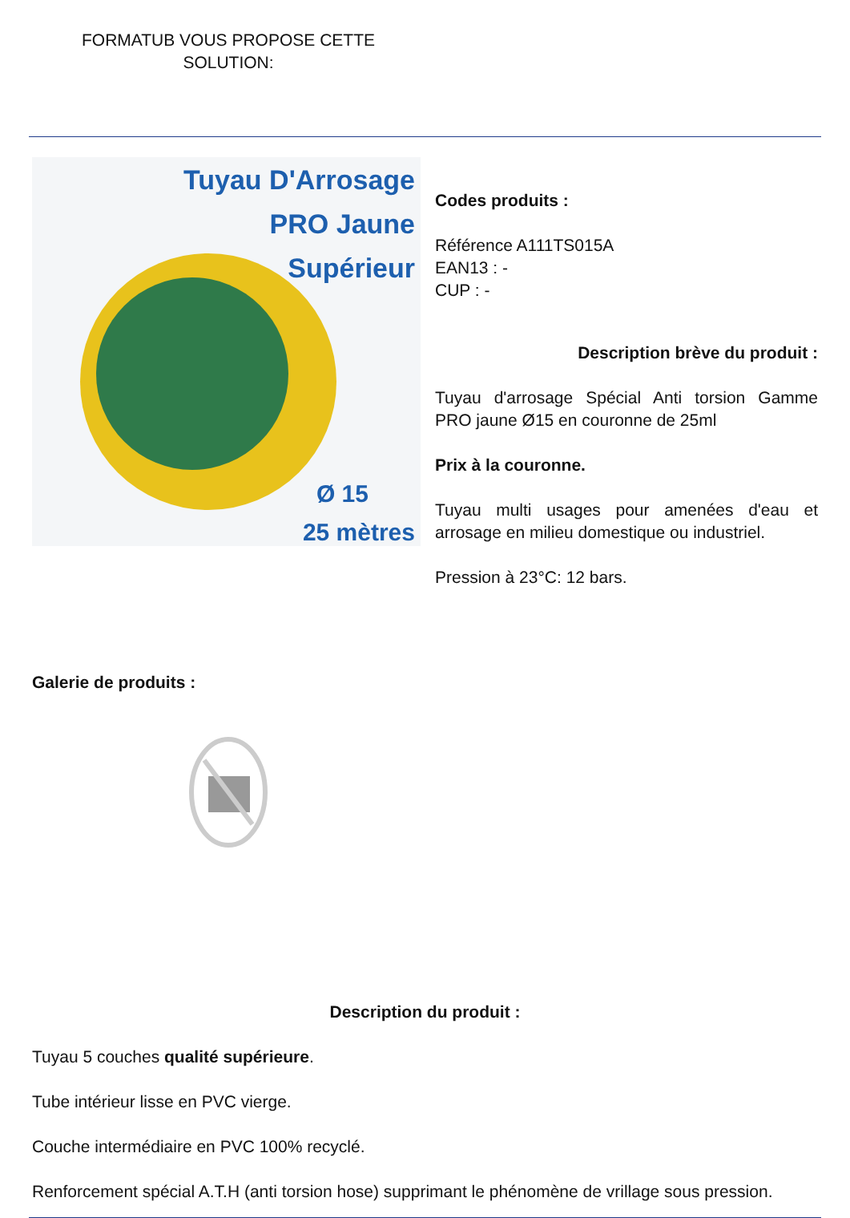FORMATUB VOUS PROPOSE CETTE SOLUTION:
Tuyau D'Arrosage
PRO Jaune
Supérieur
Ø 15
25 mètres
Codes produits :
Référence A111TS015A
EAN13 : -
CUP : -
Description brève du produit :
Tuyau d'arrosage Spécial Anti torsion Gamme PRO jaune Ø15 en couronne de 25ml
Prix à la couronne.
Tuyau multi usages pour amenées d'eau et arrosage en milieu domestique ou industriel.
Pression à 23°C: 12 bars.
Galerie de produits :
Description du produit :
Tuyau 5 couches qualité supérieure.
Tube intérieur lisse en PVC vierge.
Couche intermédiaire en PVC 100% recyclé.
Renforcement spécial A.T.H (anti torsion hose) supprimant le phénomène de vrillage sous pression.